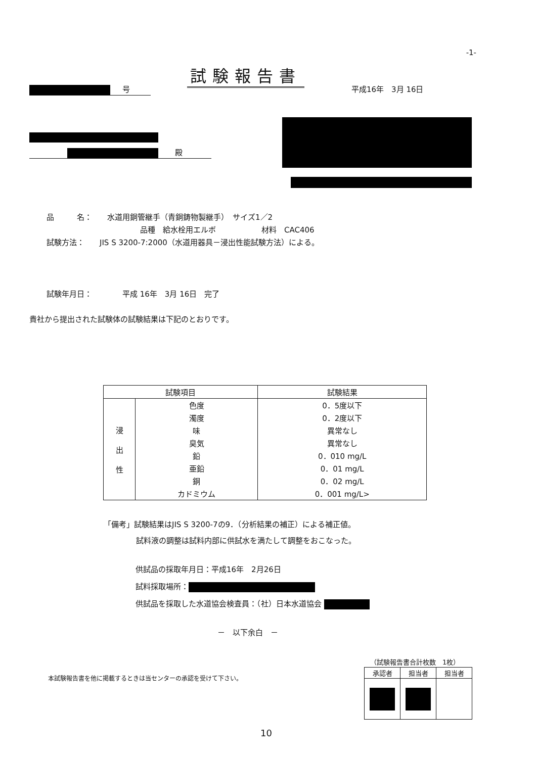-1-
試験報告書
号 平成16年　3月 16日
殿
品　　　名：　　水道用銅管継手（青銅鋳物製継手）　サイズ1／2
品種　給水栓用エルボ　　　　　　材料　CAC406
試験方法：　　JIS S 3200-7:2000（水道用器具－浸出性能試験方法）による。
試験年月日：　　　　平成 16年　3月 16日　完了
貴社から提出された試験体の試験結果は下記のとおりです。
| 試験項目 | | 試験結果 |
| --- | --- | --- |
| 浸 出 性 | 色度 | 0．5度以下 |
| | 濁度 | 0．2度以下 |
| | 味 | 異常なし |
| | 臭気 | 異常なし |
| | 鉛 | 0．010 mg/L |
| | 亜鉛 | 0．01 mg/L |
| | 銅 | 0．02 mg/L |
| | カドミウム | 0．001 mg/L> |
「備考」試験結果はJIS S 3200-7の9．（分析結果の補正）による補正値。
試料液の調整は試料内部に供試水を満たして調整をおこなった。
供試品の採取年月日：平成16年　2月26日
試料採取場所：
供試品を採取した水道協会検査員：（社）日本水道協会
－　以下余白　－
（試験報告書合計枚数　1枚）
本試験報告書を他に掲載するときは当センターの承認を受けて下さい。
| 承認者 | 担当者 | 担当者 |
10